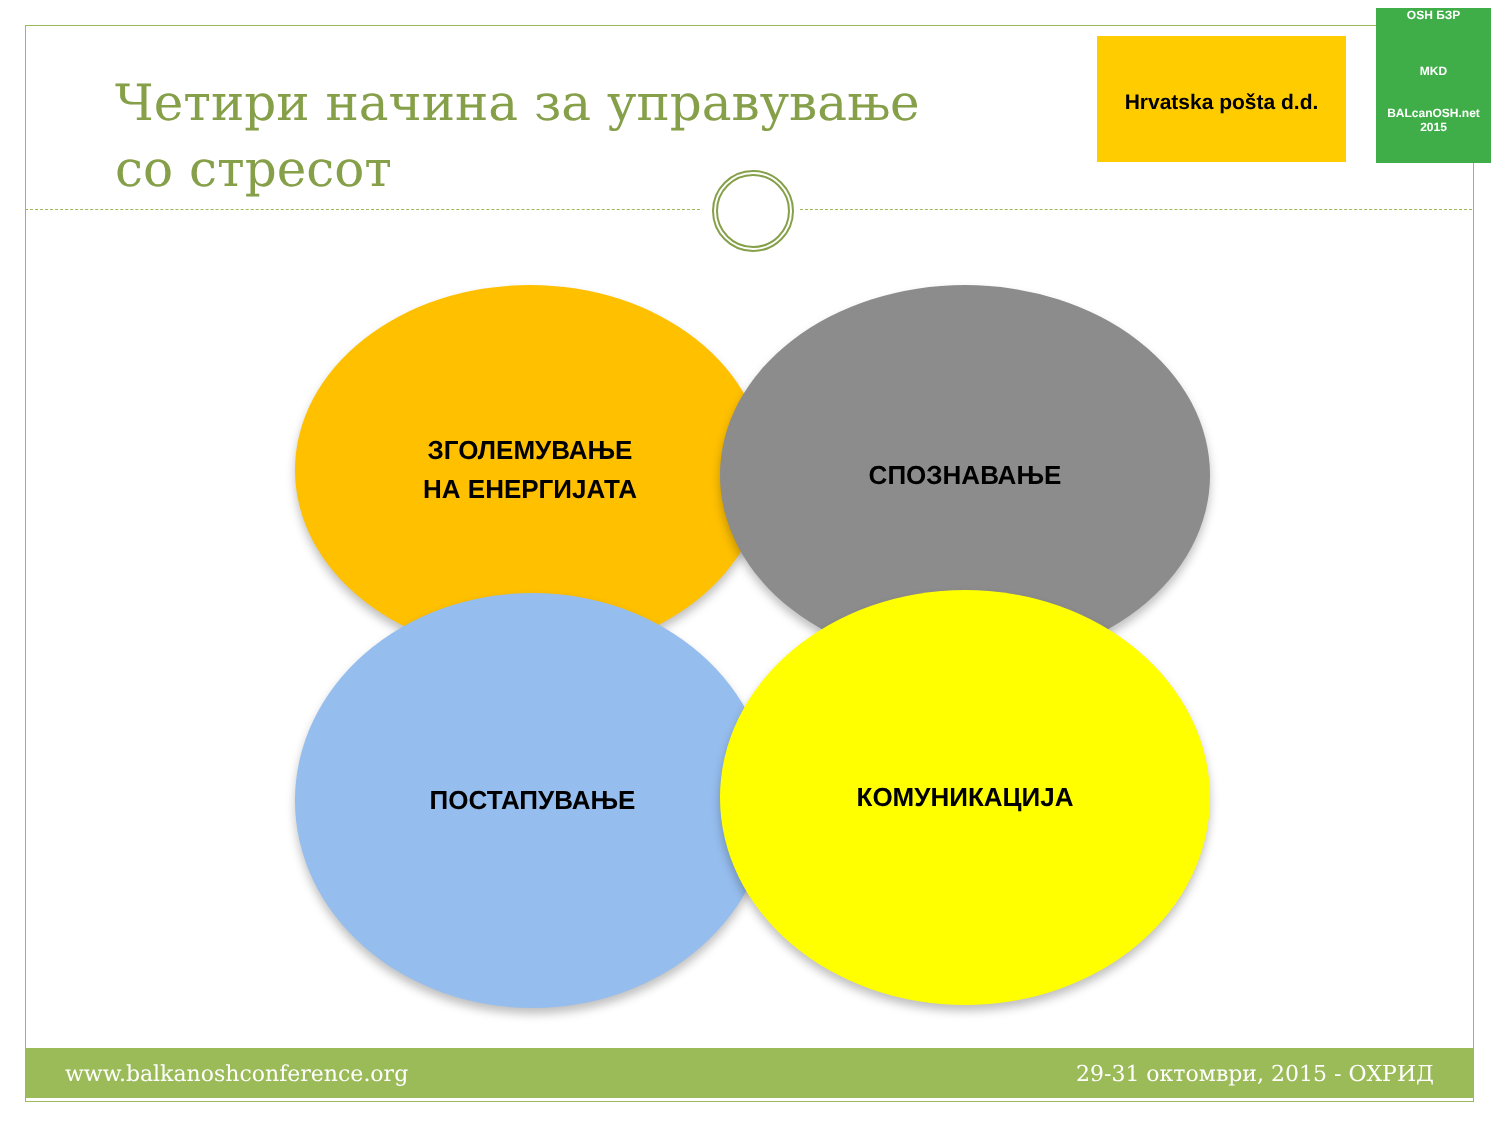Четири начина за управување
со стресот
Hrvatska pošta d.d.
OSH БЗР
MKD
BALcanOSH.net 2015
ЗГОЛЕМУВАЊЕ
НА ЕНЕРГИЈАТА
СПОЗНАВАЊЕ
ПОСТАПУВАЊЕ КОМУНИКАЦИЈА
www.balkanoshconference.org 29-31 октомври, 2015 - ОХРИД